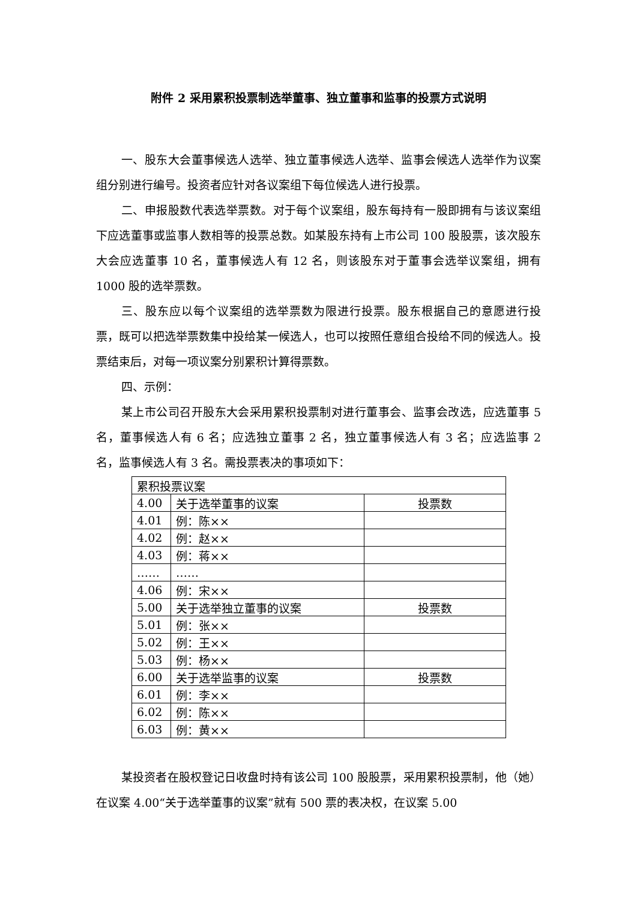附件 2 采用累积投票制选举董事、独立董事和监事的投票方式说明
一、股东大会董事候选人选举、独立董事候选人选举、监事会候选人选举作为议案组分别进行编号。投资者应针对各议案组下每位候选人进行投票。
二、申报股数代表选举票数。对于每个议案组，股东每持有一股即拥有与该议案组下应选董事或监事人数相等的投票总数。如某股东持有上市公司 100 股股票，该次股东大会应选董事 10 名，董事候选人有 12 名，则该股东对于董事会选举议案组，拥有 1000 股的选举票数。
三、股东应以每个议案组的选举票数为限进行投票。股东根据自己的意愿进行投票，既可以把选举票数集中投给某一候选人，也可以按照任意组合投给不同的候选人。投票结束后，对每一项议案分别累积计算得票数。
四、示例：
某上市公司召开股东大会采用累积投票制对进行董事会、监事会改选，应选董事 5 名，董事候选人有 6 名；应选独立董事 2 名，独立董事候选人有 3 名；应选监事 2 名，监事候选人有 3 名。需投票表决的事项如下：
| 累积投票议案 | | |
| 4.00 | 关于选举董事的议案 | 投票数 |
| 4.01 | 例：陈×× | |
| 4.02 | 例：赵×× | |
| 4.03 | 例：蒋×× | |
| …… | …… | |
| 4.06 | 例：宋×× | |
| 5.00 | 关于选举独立董事的议案 | 投票数 |
| 5.01 | 例：张×× | |
| 5.02 | 例：王×× | |
| 5.03 | 例：杨×× | |
| 6.00 | 关于选举监事的议案 | 投票数 |
| 6.01 | 例：李×× | |
| 6.02 | 例：陈×× | |
| 6.03 | 例：黄×× | |
某投资者在股权登记日收盘时持有该公司 100 股股票，采用累积投票制，他（她）在议案 4.00“关于选举董事的议案”就有 500 票的表决权，在议案 5.00